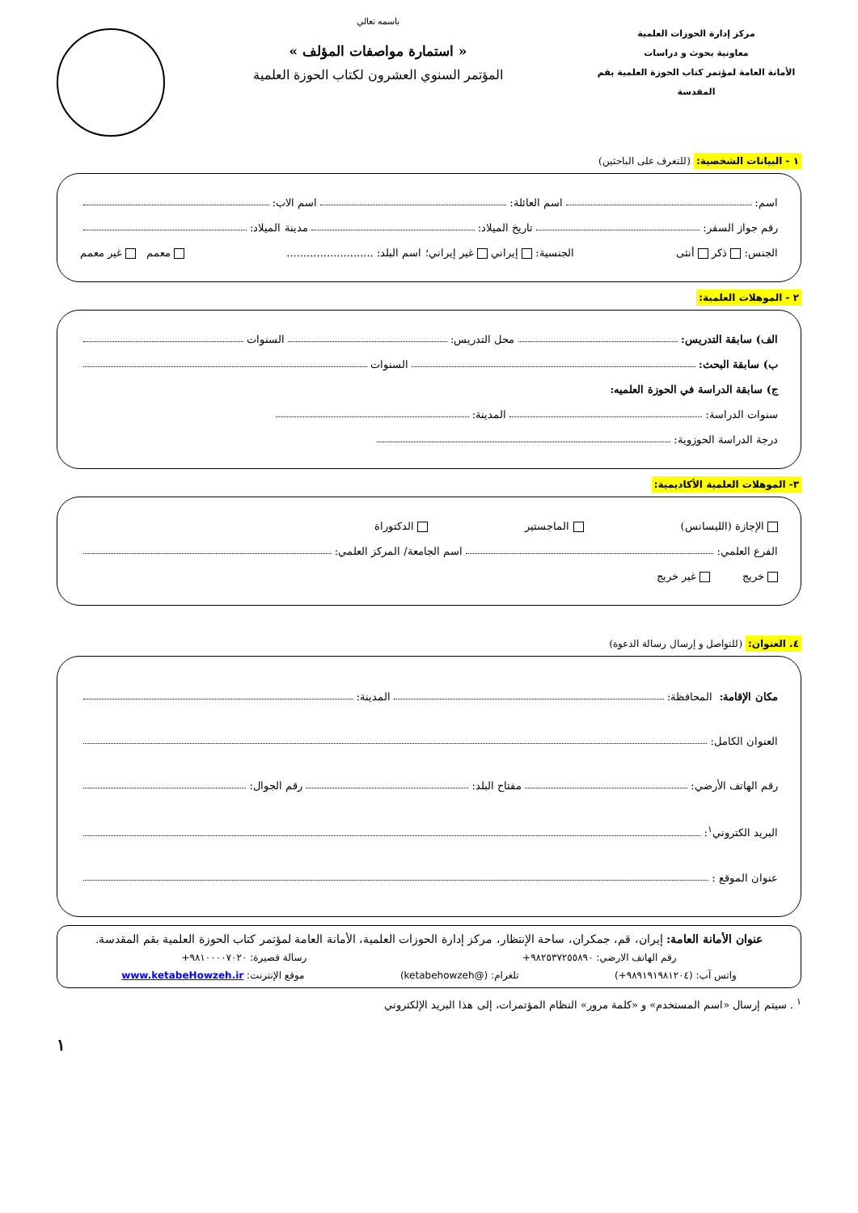مركز إدارة الحوزات العلمية
معاونية بحوث و دراسات
الأمانة العامة لمؤتمر كتاب الحوزة العلمية بقم المقدسة
باسمه تعالي
« استمارة مواصفات المؤلف »
المؤتمر السنوي العشرون لكتاب الحوزة العلمية
١ - البيانات الشخصية: (للتعرف على الباحثين)
اسم: اسم العائلة: اسم الاب:
رقم جواز السفر: تاريخ الميلاد: مدينة الميلاد:
الجنس: ذكر أنثى الجنسية: إيراني غير إيراني؛ اسم البلد: .......................... معمم غير معمم
٢ - الموهلات العلمية:
الف) سابقة التدريس: محل التدريس: السنوات
ب) سابقة البحث: السنوات
ج) سابقة الدراسة في الحوزة العلميه:
سنوات الدراسة: المدينة:
درجة الدراسة الحوزوية:
٣- الموهلات العلمية الأكاديمية:
الإجازة (الليسانس) الماجستير الدكتوراة
الفرع العلمي: اسم الجامعة/ المركز العلمي:
خريج غير خريج
٤. العنوان: (للتواصل و إرسال رسالة الدعوة)
مكان الإقامة: المحافظة: المدينة:
العنوان الكامل:
رقم الهاتف الأرضي: مفتاح البلد: رقم الجوال:
البريد الكتروني<sup>١</sup>:
عنوان الموقع :
عنوان الأمانة العامة: إيران، قم، جمكران، ساحة الإنتظار، مركز إدارة الحوزات العلمية، الأمانة العامة لمؤتمر كتاب الحوزة العلمية بقم المقدسة.
رقم الهاتف الارضي: ٩٨٢٥٣٧٢٥٥٨٩٠+ رسالة قصيرة: ٩٨١٠٠٠٠٧٠٢٠+
واتس آب: (٩٨٩١٩١٩٨١٢٠٤+) تلغرام: (@ketabehowzeh) موقع الإنترنت: www.ketabeHowzeh.ir
<sup>١</sup> . سيتم إرسال «اسم المستخدم» و «كلمة مرور» النظام المؤتمرات، إلى هذا البريد الإلكتروني
١